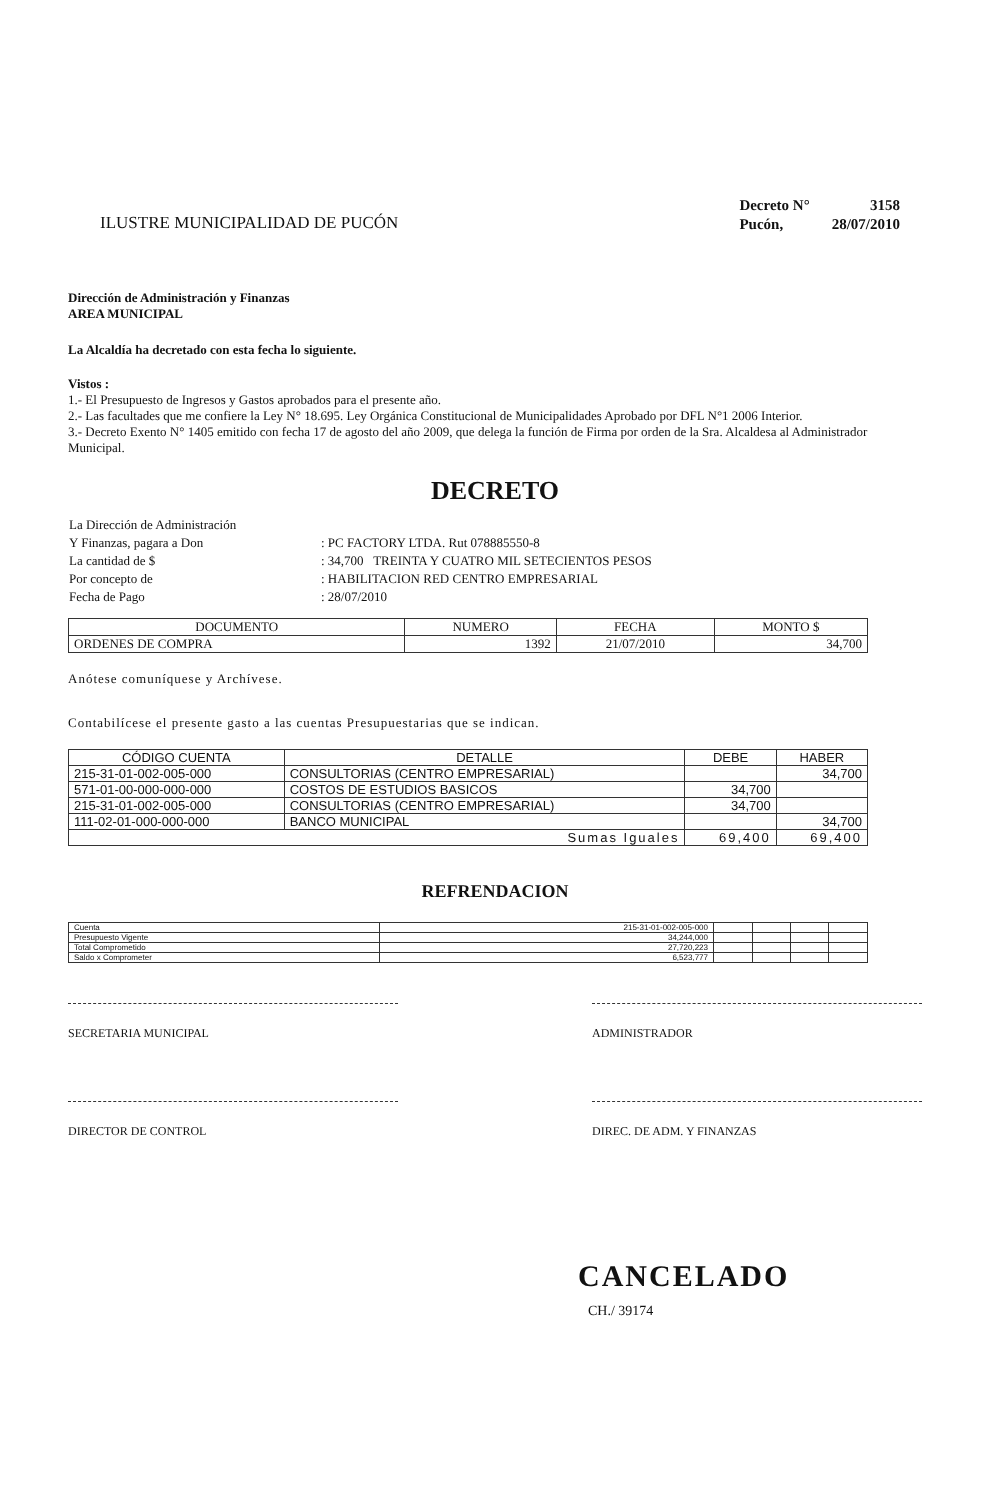ILUSTRE MUNICIPALIDAD DE PUCÓN
| Decreto N° | 3158 |
| Pucón, | 28/07/2010 |
Dirección de Administración y Finanzas
AREA MUNICIPAL
La Alcaldía ha decretado con esta fecha lo siguiente.
Vistos :
1.- El Presupuesto de Ingresos y Gastos aprobados para el presente año.
2.- Las facultades que me confiere la Ley N° 18.695. Ley Orgánica Constitucional de Municipalidades Aprobado por DFL N°1 2006 Interior.
3.- Decreto Exento N° 1405 emitido con fecha 17 de agosto del año 2009, que delega la función de Firma por orden de la Sra. Alcaldesa al Administrador Municipal.
DECRETO
| La Dirección de Administración | |
| Y Finanzas, pagara a Don | : PC FACTORY LTDA. Rut 078885550-8 |
| La cantidad de $ | : 34,700 TREINTA Y CUATRO MIL SETECIENTOS PESOS |
| Por concepto de | : HABILITACION RED CENTRO EMPRESARIAL |
| Fecha de Pago | : 28/07/2010 |
| DOCUMENTO | NUMERO | FECHA | MONTO $ |
| --- | --- | --- | --- |
| ORDENES DE COMPRA | 1392 | 21/07/2010 | 34,700 |
Anótese comuníquese y Archívese.
Contabilícese el presente gasto a las cuentas Presupuestarias que se indican.
| CÓDIGO CUENTA | DETALLE | DEBE | HABER |
| --- | --- | --- | --- |
| 215-31-01-002-005-000 | CONSULTORIAS (CENTRO EMPRESARIAL) | | 34,700 |
| 571-01-00-000-000-000 | COSTOS DE ESTUDIOS BASICOS | 34,700 | |
| 215-31-01-002-005-000 | CONSULTORIAS (CENTRO EMPRESARIAL) | 34,700 | |
| 111-02-01-000-000-000 | BANCO MUNICIPAL | | 34,700 |
| Sumas Iguales | | 69,400 | 69,400 |
REFRENDACION
| Cuenta | 215-31-01-002-005-000 | | | | |
| Presupuesto Vigente | 34,244,000 | | | | |
| Total Comprometido | 27,720,223 | | | | |
| Saldo x Comprometer | 6,523,777 | | | | |
SECRETARIA MUNICIPAL ADMINISTRADOR
DIRECTOR DE CONTROL DIREC. DE ADM. Y FINANZAS
CANCELADO
CH./ 39174